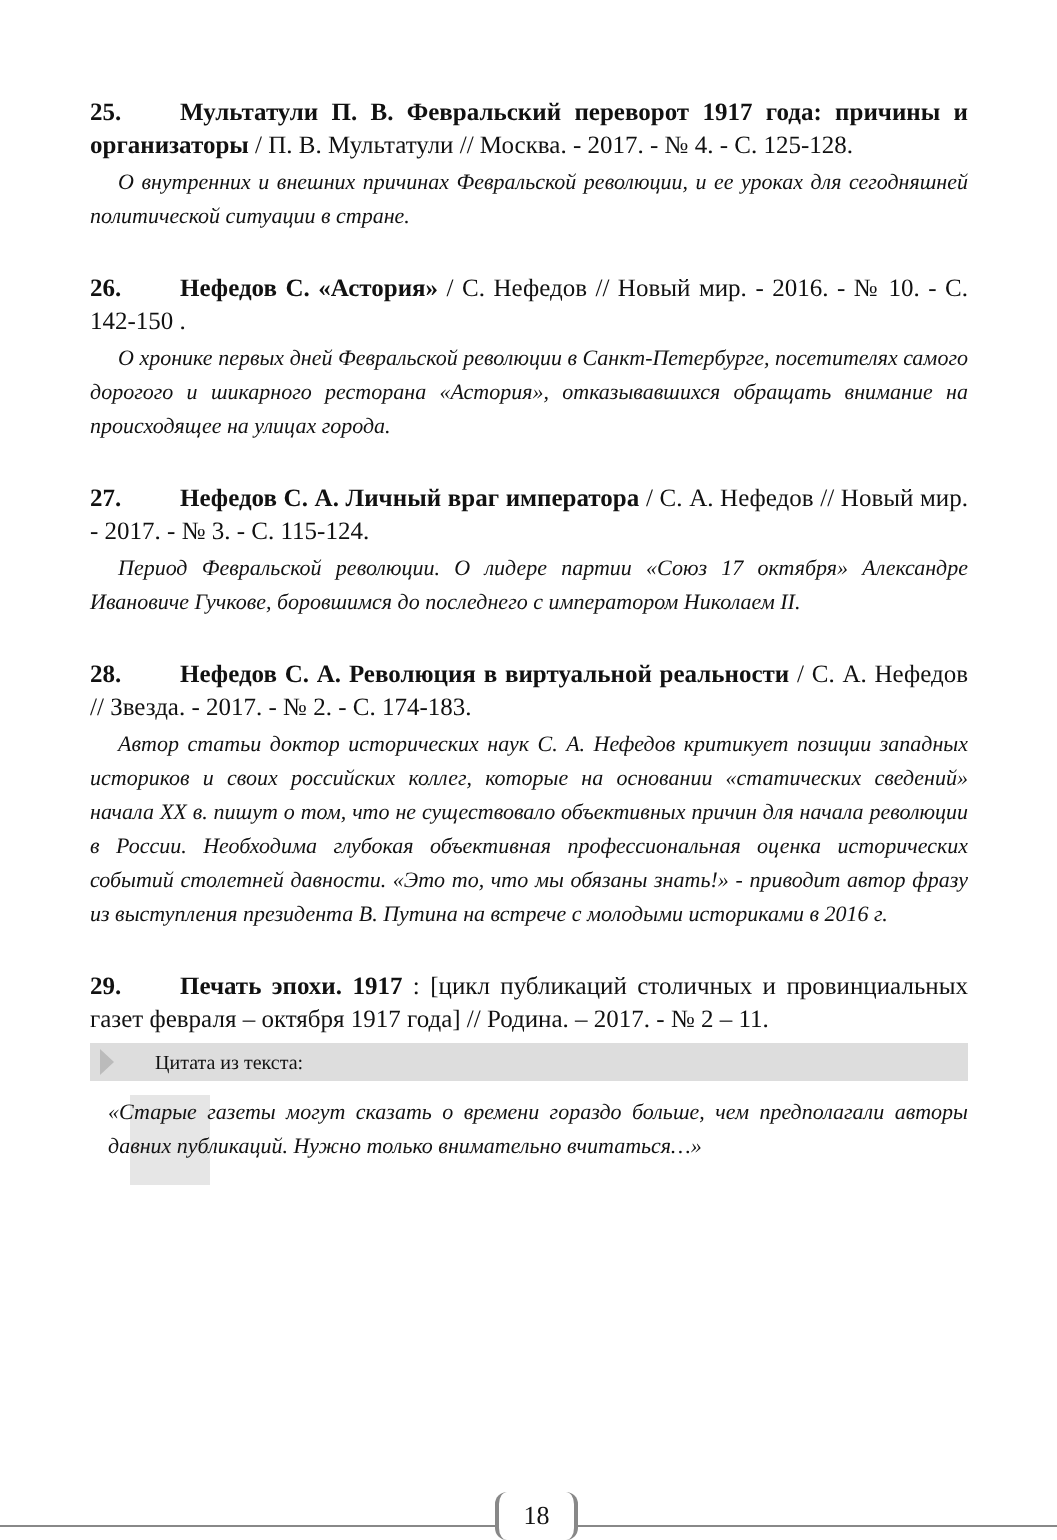25. Мультатули П. В. Февральский переворот 1917 года: причины и организаторы / П. В. Мультатули // Москва. - 2017. - № 4. - С. 125-128.
О внутренних и внешних причинах Февральской революции, и ее уроках для сегодняшней политической ситуации в стране.
26. Нефедов С. «Астория» / С. Нефедов // Новый мир. - 2016. - № 10. - С. 142-150 .
О хронике первых дней Февральской революции в Санкт-Петербурге, посетителях самого дорогого и шикарного ресторана «Астория», отказывавшихся обращать внимание на происходящее на улицах города.
27. Нефедов С. А. Личный враг императора / С. А. Нефедов // Новый мир. - 2017. - № 3. - С. 115-124.
Период Февральской революции. О лидере партии «Союз 17 октября» Александре Ивановиче Гучкове, боровшимся до последнего с императором Николаем II.
28. Нефедов С. А. Революция в виртуальной реальности / С. А. Нефедов // Звезда. - 2017. - № 2. - С. 174-183.
Автор статьи доктор исторических наук С. А. Нефедов критикует позиции западных историков и своих российских коллег, которые на основании «статических сведений» начала XX в. пишут о том, что не существовало объективных причин для начала революции в России. Необходима глубокая объективная профессиональная оценка исторических событий столетней давности. «Это то, что мы обязаны знать!» - приводит автор фразу из выступления президента В. Путина на встрече с молодыми историками в 2016 г.
29. Печать эпохи. 1917 : [цикл публикаций столичных и провинциальных газет февраля – октября 1917 года] // Родина. – 2017. - № 2 – 11.
Цитата из текста:
«Старые газеты могут сказать о времени гораздо больше, чем предполагали авторы давних публикаций. Нужно только внимательно вчитаться…»
18